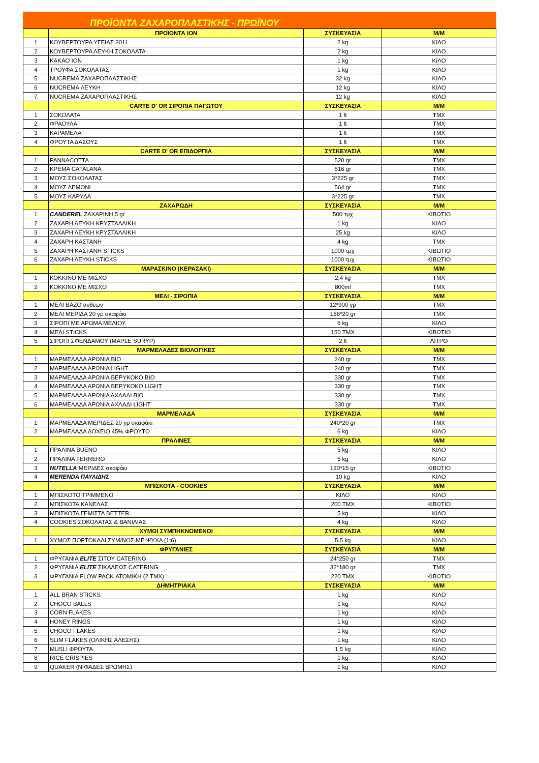ΠΡΟΪΟΝΤΑ ΖΑΧΑΡΟΠΛΑΣΤΙΚΗΣ - ΠΡΩΪΝΟΥ
| | ΠΡΟΪΟΝΤΑ ΙΟΝ | ΣΥΣΚΕΥΑΣΙΑ | Μ/Μ |
| --- | --- | --- | --- |
| 1 | ΚΟΥΒΕΡΤΟΥΡΑ ΥΓΕΙΑΣ 3011 | 2 kg | ΚΙΛΟ |
| 2 | ΚΟΥΒΕΡΤΟΥΡΑ ΛΕΥΚΗ ΣΟΚΟΛΑΤΑ | 2 kg | ΚΙΛΟ |
| 3 | ΚΑΚΑΟ ΙΟΝ | 1 kg | ΚΙΛΟ |
| 4 | ΤΡΟΥΦΑ ΣΟΚΟΛΑΤΑΣ | 1 kg | ΚΙΛΟ |
| 5 | NUCREMA ΖΑΧΑΡΟΠΛΑΣΤΙΚΗΣ | 32 kg | ΚΙΛΟ |
| 6 | NUCREMA ΛΕΥΚΗ | 12 kg | ΚΙΛΟ |
| 7 | NUCREMA ΖΑΧΑΡΟΠΛΑΣΤΙΚΗΣ | 12 kg | ΚΙΛΟ |
| | CARTE D' OR ΣΙΡΟΠΙΑ ΠΑΓΩΤΟΥ | ΣΥΣΚΕΥΑΣΙΑ | Μ/Μ |
| 1 | ΣΟΚΟΛΑΤΑ | 1 lt | ΤΜΧ |
| 2 | ΦΡΑΟΥΛΑ | 1 lt | ΤΜΧ |
| 3 | ΚΑΡΑΜΕΛΑ | 1 lt | ΤΜΧ |
| 4 | ΦΡΟΥΤΑ ΔΑΣΟΥΣ | 1 lt | ΤΜΧ |
| | CARTE D' OR ΕΠΙΔΟΡΠΙΑ | ΣΥΣΚΕΥΑΣΙΑ | Μ/Μ |
| 1 | PANNACOTTA | 520 gr | ΤΜΧ |
| 2 | ΚΡΕΜΑ CATALANA | 516 gr | ΤΜΧ |
| 3 | ΜΟΥΣ ΣΟΚΟΛΑΤΑΣ | 3*225 gr | ΤΜΧ |
| 4 | ΜΟΥΣ ΛΕΜΟΝΙ | 564 gr | ΤΜΧ |
| 5 | ΜΟΥΣ ΚΑΡΥΔΑ | 3*225 gr | ΤΜΧ |
| | ΖΑΧΑΡΩΔΗ | ΣΥΣΚΕΥΑΣΙΑ | Μ/Μ |
| 1 | CANDEREL ΖΑΧΑΡΙΝΗ 5 gr | 500 τμχ | ΚΙΒΩΤΙΟ |
| 2 | ΖΑΧΑΡΗ ΛΕΥΚΗ ΚΡΥΣΤΑΛΛΙΚΗ | 1 kg | ΚΙΛΟ |
| 3 | ΖΑΧΑΡΗ ΛΕΥΚΗ ΚΡΥΣΤΑΛΛΙΚΗ | 25 kg | ΚΙΛΟ |
| 4 | ΖΑΧΑΡΗ ΚΑΣΤΑΝΗ | 4 kg | ΤΜΧ |
| 5 | ΖΑΧΑΡΗ ΚΑΣΤΑΝΗ STICKS | 1000 τμχ | ΚΙΒΩΤΙΟ |
| 6 | ΖΑΧΑΡΗ ΛΕΥΚΗ STICKS | 1000 τμχ | ΚΙΒΩΤΙΟ |
| | ΜΑΡΑΣΚΙΝΟ (ΚΕΡΑΣΑΚΙ) | ΣΥΣΚΕΥΑΣΙΑ | Μ/Μ |
| 1 | ΚΟΚΚΙΝΟ ΜΕ ΜΙΣΧΟ | 2,4 kg | ΤΜΧ |
| 2 | ΚΟΚΚΙΝΟ ΜΕ ΜΙΣΧΟ | 800ml | ΤΜΧ |
| | ΜΕΛΙ - ΣΙΡΟΠΙΑ | ΣΥΣΚΕΥΑΣΙΑ | Μ/Μ |
| 1 | ΜΕΛΙ ΒΑΖΟ ανθεων | 12*900 γρ | ΤΜΧ |
| 2 | ΜΕΛΙ ΜΕΡΙΔΑ 20 γρ σκαφάκι | 168*20 gr | ΤΜΧ |
| 3 | ΣΙΡΟΠΙ ΜΕ ΑΡΩΜΑ ΜΕΛΙΟΥ | 6 kg | ΚΙΛΟ |
| 4 | ΜΕΛΙ STICKS | 150 ΤΜΧ | ΚΙΒΩΤΙΟ |
| 5 | ΣΙΡΟΠΙ ΣΦΕΝΔΑΜΟΥ (MAPLE SURYP) | 2 lt | ΛΙΤΡΟ |
| | ΜΑΡΜΕΛΑΔΕΣ ΒΙΟΛΟΓΙΚΕΣ | ΣΥΣΚΕΥΑΣΙΑ | Μ/Μ |
| 1 | ΜΑΡΜΕΛΑΔΑ ΑΡΩΝΙΑ ΒΙΟ | 240 gr | ΤΜΧ |
| 2 | ΜΑΡΜΕΛΑΔΑ ΑΡΩΝΙΑ LIGHT | 240 gr | ΤΜΧ |
| 3 | ΜΑΡΜΕΛΑΔΑ ΑΡΩΝΙΑ ΒΕΡΥΚΟΚΟ ΒΙΟ | 330 gr | ΤΜΧ |
| 4 | ΜΑΡΜΕΛΑΔΑ ΑΡΩΝΙΑ ΒΕΡΥΚΟΚΟ LIGHT | 330 gr | ΤΜΧ |
| 5 | ΜΑΡΜΕΛΑΔΑ ΑΡΩΝΙΑ ΑΧΛΑΔΙ ΒΙΟ | 330 gr | ΤΜΧ |
| 6 | ΜΑΡΜΕΛΑΔΑ ΑΡΩΝΙΑ ΑΧΛΑΔΙ LIGHT | 330 gr | ΤΜΧ |
| | ΜΑΡΜΕΛΑΔΑ | ΣΥΣΚΕΥΑΣΙΑ | Μ/Μ |
| 1 | ΜΑΡΜΕΛΑΔΑ ΜΕΡΙΔΕΣ 20 γρ σκαφάκι | 240*20 gr | ΤΜΧ |
| 2 | ΜΑΡΜΕΛΑΔΑ ΔΟΧΕΙΟ 45% ΦΡΟΥΤΟ | 6 kg | ΚΙΛΟ |
| | ΠΡΑΛΙΝΕΣ | ΣΥΣΚΕΥΑΣΙΑ | Μ/Μ |
| 1 | ΠΡΑΛΙΝΑ BUENO | 5 kg | ΚΙΛΟ |
| 2 | ΠΡΑΛΙΝΑ FERRERO | 5 kg | ΚΙΛΟ |
| 3 | NUTELLA ΜΕΡΙΔΕΣ σκαφάκι | 120*15 gr | ΚΙΒΩΤΙΟ |
| 4 | MERENDA ΠΑΥΛΙΔΗΣ | 10 kg | ΚΙΛΟ |
| | ΜΠΙΣΚΟΤΑ - COOKIES | ΣΥΣΚΕΥΑΣΙΑ | Μ/Μ |
| 1 | ΜΠΙΣΚΟΤΟ ΤΡΙΜΜΕΝΟ | ΚΙΛΟ | ΚΙΛΟ |
| 2 | ΜΠΙΣΚΟΤΑ ΚΑΝΕΛΑΣ | 200 ΤΜΧ | ΚΙΒΩΤΙΟ |
| 3 | ΜΠΙΣΚΟΤΑ ΓΕΜΙΣΤΑ BETTER | 5 kg | ΚΙΛΟ |
| 4 | COOKIES ΣΟΚΟΛΑΤΑΣ & ΒΑΝΙΛΙΑΣ | 4 kg | ΚΙΛΟ |
| | ΧΥΜΟΙ ΣΥΜΠΗΚΝΩΜΕΝΟΙ | ΣΥΣΚΕΥΑΣΙΑ | Μ/Μ |
| 1 | ΧΥΜΟΣ ΠΟΡΤΟΚΑΛΙ ΣΥΜ/ΝΟΣ ΜΕ ΨΥΧΑ (1:6) | 5,5 kg | ΚΙΛΟ |
| | ΦΡΥΓΑΝΙΕΣ | ΣΥΣΚΕΥΑΣΙΑ | Μ/Μ |
| 1 | ΦΡΥΓΑΝΙΑ ELITE ΣΙΤΟΥ CATERING | 24*250 gr | ΤΜΧ |
| 2 | ΦΡΥΓΑΝΙΑ ELITE ΣΙΚΑΛΕΩΣ CATERING | 32*180 gr | ΤΜΧ |
| 3 | ΦΡΥΓΑΝΙΑ FLOW PACK ΑΤΟΜΙΚΗ (2 ΤΜΧ) | 220 ΤΜΧ | ΚΙΒΩΤΙΟ |
| | ΔΗΜΗΤΡΙΑΚΑ | ΣΥΣΚΕΥΑΣΙΑ | Μ/Μ |
| 1 | ALL BRAN STICKS | 1 kg | ΚΙΛΟ |
| 2 | CHOCO BALLS | 1 kg | ΚΙΛΟ |
| 3 | CORN FLAKES | 1 kg | ΚΙΛΟ |
| 4 | HONEY RINGS | 1 kg | ΚΙΛΟ |
| 5 | CHOCO FLAKES | 1 kg | ΚΙΛΟ |
| 6 | SLIM FLAKES (ΟΛΙΚΗΣ ΑΛΕΣΗΣ) | 1 kg | ΚΙΛΟ |
| 7 | MUSLI ΦΡΟΥΤΑ | 1,5 kg | ΚΙΛΟ |
| 8 | RICE CRISPIES | 1 kg | ΚΙΛΟ |
| 9 | QUAKER (ΝΙΦΑΔΕΣ ΒΡΩΜΗΣ) | 1 kg | ΚΙΛΟ |